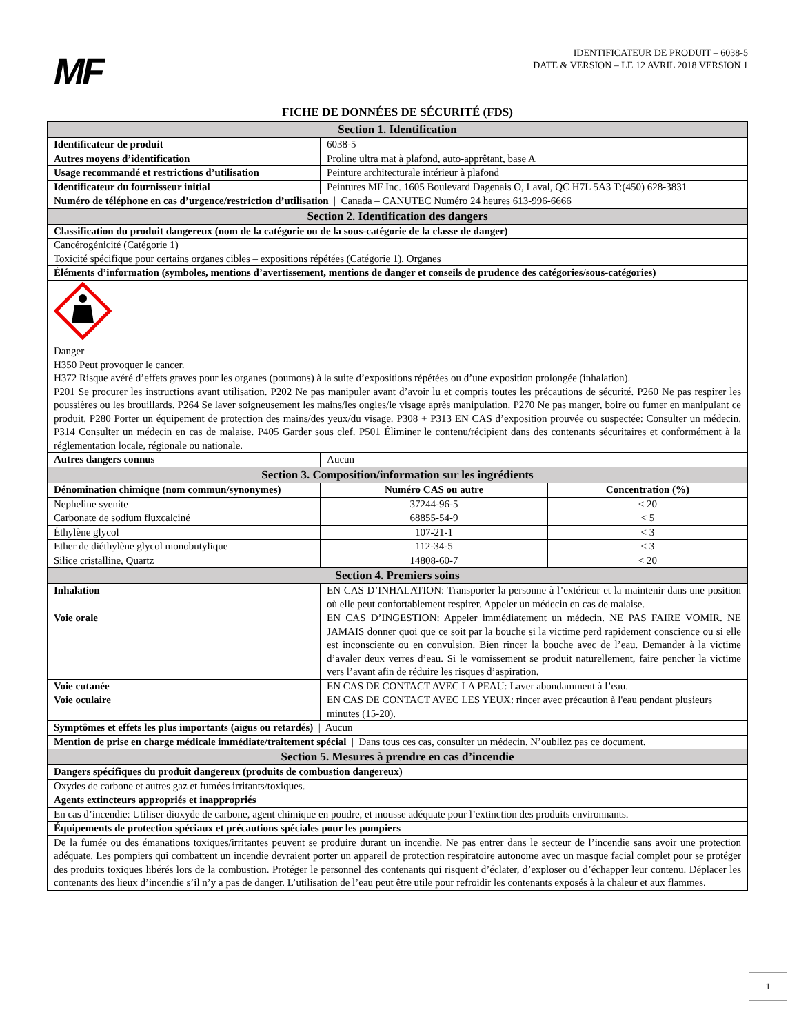MF
IDENTIFICATEUR DE PRODUIT – 6038-5
DATE & VERSION – LE 12 AVRIL 2018 VERSION 1
FICHE DE DONNÉES DE SÉCURITÉ (FDS)
| Section 1. Identification | | |
| Identificateur de produit | 6038-5 | |
| Autres moyens d’identification | Proline ultra mat à plafond, auto-apprêtant, base A | |
| Usage recommandé et restrictions d’utilisation | Peinture architecturale intérieur à plafond | |
| Identificateur du fournisseur initial | Peintures MF Inc. 1605 Boulevard Dagenais O, Laval, QC H7L 5A3 T:(450) 628-3831 | |
| Numéro de téléphone en cas d’urgence/restriction d’utilisation / Canada – CANUTEC Numéro 24 heures 613-996-6666 | | |
| Section 2. Identification des dangers | | |
| Classification du produit dangereux (nom de la catégorie ou de la sous-catégorie de la classe de danger) | | |
| Cancérogénicité (Catégorie 1) Toxicité spécifique pour certains organes cibles – expositions répétées (Catégorie 1), Organes | | |
| Éléments d’information (symboles, mentions d’avertissement, mentions de danger et conseils de prudence des catégories/sous-catégories) | | |
| Danger H350 Peut provoquer le cancer. H372 Risque avéré d’effets graves pour les organes (poumons) à la suite d’expositions répétées ou d’une exposition prolongée (inhalation). P201 Se procurer les instructions avant utilisation. P202 Ne pas manipuler avant d’avoir lu et compris toutes les précautions de sécurité. P260 Ne pas respirer les poussières ou les brouillards. P264 Se laver soigneusement les mains/les ongles/le visage après manipulation. P270 Ne pas manger, boire ou fumer en manipulant ce produit. P280 Porter un équipement de protection des mains/des yeux/du visage. P308 + P313 EN CAS d’exposition prouvée ou suspectée: Consulter un médecin. P314 Consulter un médecin en cas de malaise. P405 Garder sous clef. P501 Éliminer le contenu/récipient dans des contenants sécuritaires et conformément à la réglementation locale, régionale ou nationale. | | |
| Autres dangers connus | Aucun | |
| Section 3. Composition/information sur les ingrédients | | |
| Dénomination chimique (nom commun/synonymes) | Numéro CAS ou autre | Concentration (%) |
| Nepheline syenite | 37244-96-5 | < 20 |
| Carbonate de sodium fluxcalciné | 68855-54-9 | < 5 |
| Éthylène glycol | 107-21-1 | < 3 |
| Ether de diéthylène glycol monobutylique | 112-34-5 | < 3 |
| Silice cristalline, Quartz | 14808-60-7 | < 20 |
| Section 4. Premiers soins | | |
| Inhalation | EN CAS D’INHALATION: Transporter la personne à l’extérieur et la maintenir dans une position où elle peut confortablement respirer. Appeler un médecin en cas de malaise. | |
| Voie orale | EN CAS D’INGESTION: Appeler immédiatement un médecin. NE PAS FAIRE VOMIR. NE JAMAIS donner quoi que ce soit par la bouche si la victime perd rapidement conscience ou si elle est inconsciente ou en convulsion. Bien rincer la bouche avec de l’eau. Demander à la victime d’avaler deux verres d’eau. Si le vomissement se produit naturellement, faire pencher la victime vers l’avant afin de réduire les risques d’aspiration. | |
| Voie cutanée | EN CAS DE CONTACT AVEC LA PEAU: Laver abondamment à l’eau. | |
| Voie oculaire | EN CAS DE CONTACT AVEC LES YEUX: rincer avec précaution à l'eau pendant plusieurs minutes (15-20). | |
| Symptômes et effets les plus importants (aigus ou retardés) / Aucun | | |
| Mention de prise en charge médicale immédiate/traitement spécial / Dans tous ces cas, consulter un médecin. N’oubliez pas ce document. | | |
| Section 5. Mesures à prendre en cas d’incendie | | |
| Dangers spécifiques du produit dangereux (produits de combustion dangereux) | | |
| Oxydes de carbone et autres gaz et fumées irritants/toxiques. | | |
| Agents extincteurs appropriés et inappropriés | | |
| En cas d’incendie: Utiliser dioxyde de carbone, agent chimique en poudre, et mousse adéquate pour l’extinction des produits environnants. | | |
| Équipements de protection spéciaux et précautions spéciales pour les pompiers | | |
| De la fumée ou des émanations toxiques/irritantes peuvent se produire durant un incendie. Ne pas entrer dans le secteur de l’incendie sans avoir une protection adéquate. Les pompiers qui combattent un incendie devraient porter un appareil de protection respiratoire autonome avec un masque facial complet pour se protéger des produits toxiques libérés lors de la combustion. Protéger le personnel des contenants qui risquent d’éclater, d’exploser ou d’échapper leur contenu. Déplacer les contenants des lieux d’incendie s’il n’y a pas de danger. L’utilisation de l’eau peut être utile pour refroidir les contenants exposés à la chaleur et aux flammes. | | |
1